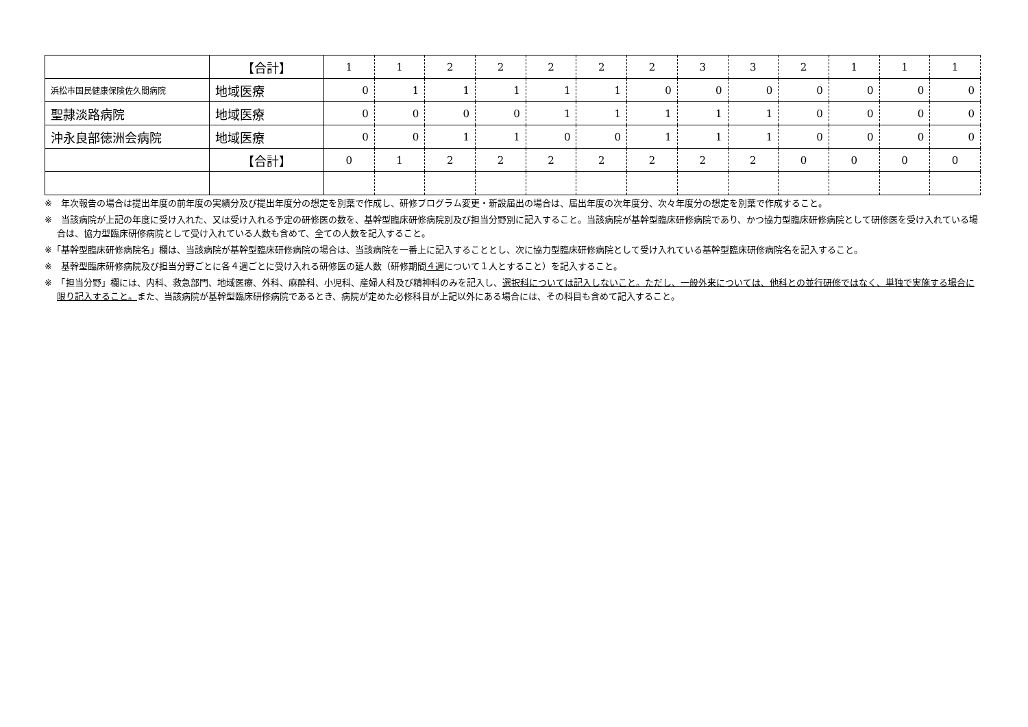| | 【合計】 | 1 | 1 | 2 | 2 | 2 | 2 | 2 | 3 | 3 | 2 | 1 | 1 | 1 |
| 浜松市国民健康保険佐久間病院 | 地域医療 | 0 | 1 | 1 | 1 | 1 | 1 | 0 | 0 | 0 | 0 | 0 | 0 | 0 |
| 聖隷淡路病院 | 地域医療 | 0 | 0 | 0 | 0 | 1 | 1 | 1 | 1 | 1 | 0 | 0 | 0 | 0 |
| 沖永良部徳洲会病院 | 地域医療 | 0 | 0 | 1 | 1 | 0 | 0 | 1 | 1 | 1 | 0 | 0 | 0 | 0 |
| | 【合計】 | 0 | 1 | 2 | 2 | 2 | 2 | 2 | 2 | 2 | 0 | 0 | 0 | 0 |
※　年次報告の場合は提出年度の前年度の実績分及び提出年度分の想定を別葉で作成し、研修プログラム変更・新設届出の場合は、届出年度の次年度分、次々年度分の想定を別葉で作成すること。
※　当該病院が上記の年度に受け入れた、又は受け入れる予定の研修医の数を、基幹型臨床研修病院別及び担当分野別に記入すること。当該病院が基幹型臨床研修病院であり、かつ協力型臨床研修病院として研修医を受け入れている場合は、協力型臨床研修病院として受け入れている人数も含めて、全ての人数を記入すること。
※「基幹型臨床研修病院名」欄は、当該病院が基幹型臨床研修病院の場合は、当該病院を一番上に記入することとし、次に協力型臨床研修病院として受け入れている基幹型臨床研修病院名を記入すること。
※　基幹型臨床研修病院及び担当分野ごとに各４週ごとに受け入れる研修医の延人数（研修期間４週について１人とすること）を記入すること。
※　「担当分野」欄には、内科、救急部門、地域医療、外科、麻酔科、小児科、産婦人科及び精神科のみを記入し、選択科については記入しないこと。ただし、一般外来については、他科との並行研修ではなく、単独で実施する場合に限り記入すること。また、当該病院が基幹型臨床研修病院であるとき、病院が定めた必修科目が上記以外にある場合には、その科目も含めて記入すること。